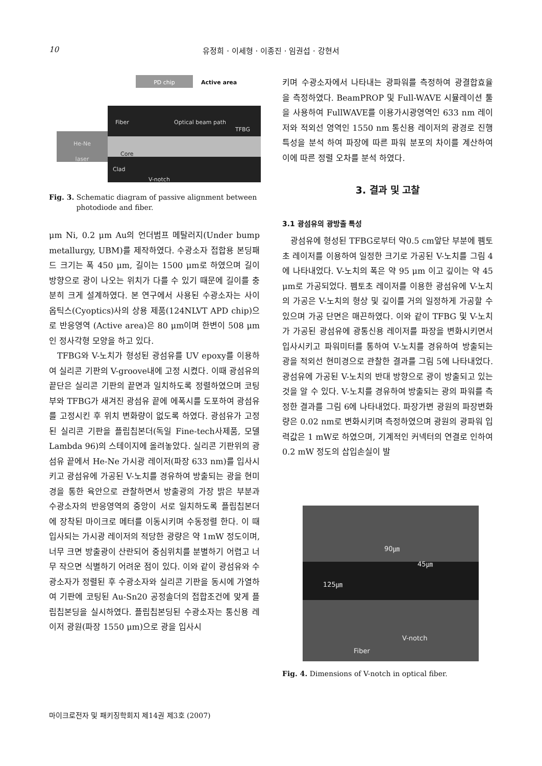10 유정희 · 이세형 · 이종진 · 임권섭 · 강현서
PD chip Active area
He-Ne
laser
Fiber Optical beam path
TFBG
Core
Clad
V-notch
Fig. 3. Schematic diagram of passive alignment between
photodiode and fiber.
μm Ni, 0.2 μm Au의 언더범프 메탈러지(Under bump metallurgy, UBM)를 제작하였다. 수광소자 접합용 본딩패드 크기는 폭 450 μm, 길이는 1500 μm로 하였으며 길이방향으로 광이 나오는 위치가 다를 수 있기 때문에 길이를 충분히 크게 설계하였다. 본 연구에서 사용된 수광소자는 사이옵틱스(Cyoptics)사의 상용 제품(124NLVT APD chip)으로 반응영역 (Active area)은 80 μm이며 한변이 508 μm인 정사각형 모양을 하고 있다.
TFBG와 V-노치가 형성된 광섬유를 UV epoxy를 이용하여 실리콘 기판의 V-groove내에 고정 시켰다. 이때 광섬유의 끝단은 실리콘 기판의 끝면과 일치하도록 정렬하였으며 코팅부와 TFBG가 새겨진 광섬유 끝에 에폭시를 도포하여 광섬유를 고정시킨 후 위치 변화량이 없도록 하였다. 광섬유가 고정된 실리콘 기판을 플립칩본더(독일 Fine-tech사제품, 모델 Lambda 96)의 스테이지에 올려놓았다. 실리콘 기판위의 광섬유 끝에서 He-Ne 가시광 레이저(파장 633 nm)를 입사시키고 광섬유에 가공된 V-노치를 경유하여 방출되는 광을 현미경을 통한 육안으로 관찰하면서 방출광의 가장 밝은 부분과 수광소자의 반응영역의 중앙이 서로 일치하도록 플립칩본더에 장착된 마이크로 메터를 이동시키며 수동정렬 한다. 이 때 입사되는 가시광 레이저의 적당한 광량은 약 1mW 정도이며, 너무 크면 방출광이 산란되어 중심위치를 분별하기 어렵고 너무 작으면 식별하기 어려운 점이 있다. 이와 같이 광섬유와 수광소자가 정렬된 후 수광소자와 실리콘 기판을 동시에 가열하여 기판에 코팅된 Au-Sn20 공정솔더의 접합조건에 맞게 플립칩본딩을 실시하였다. 플립칩본딩된 수광소자는 통신용 레이저 광원(파장 1550 μm)으로 광을 입사시
키며 수광소자에서 나타내는 광파워를 측정하여 광결합효율을 측정하였다. BeamPROP 및 Full-WAVE 시뮬레이션 툴을 사용하여 FullWAVE를 이용가시광영역인 633 nm 레이저와 적외선 영역인 1550 nm 통신용 레이저의 광경로 진행 특성을 분석 하여 파장에 따른 파워 분포의 차이를 계산하여 이에 따른 정렬 오차를 분석 하였다.
3. 결과 및 고찰
3.1 광섬유의 광방출 특성
광섬유에 형성된 TFBG로부터 약0.5 cm앞단 부분에 펨토초 레이저를 이용하여 일정한 크기로 가공된 V-노치를 그림 4에 나타내었다. V-노치의 폭은 약 95 μm 이고 깊이는 약 45 μm로 가공되었다. 펨토초 레이저를 이용한 광섬유에 V-노치의 가공은 V-노치의 형상 및 깊이를 거의 일정하게 가공할 수 있으며 가공 단면은 매끈하였다. 이와 같이 TFBG 및 V-노치가 가공된 광섬유에 광통신용 레이저를 파장을 변화시키면서 입사시키고 파워미터를 통하여 V-노치를 경유하여 방출되는 광을 적외선 현미경으로 관찰한 결과를 그림 5에 나타내었다. 광섬유에 가공된 V-노치의 반대 방향으로 광이 방출되고 있는 것을 알 수 있다. V-노치를 경유하여 방출되는 광의 파워를 측정한 결과를 그림 6에 나타내었다. 파장가변 광원의 파장변화량은 0.02 nm로 변화시키며 측정하였으며 광원의 광파워 입력값은 1 mW로 하였으며, 기계적인 커넥터의 연결로 인하여 0.2 mW 정도의 삽입손실이 발
90㎛
45㎛
125㎛
V-notch
Fiber
Fig. 4. Dimensions of V-notch in optical fiber.
마이크로전자 및 패키징학회지 제14권 제3호 (2007)